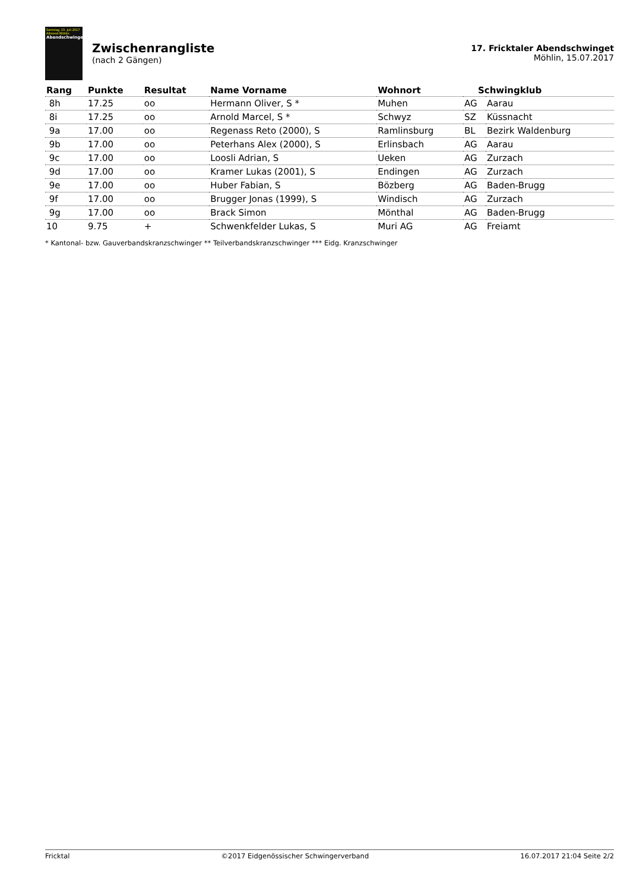Samstag, 15. Juli 2017
Allmend Möhlin
Abendschwinget
Zwischenrangliste
(nach 2 Gängen)
17. Fricktaler Abendschwinget
Möhlin, 15.07.2017
| Rang | Punkte | Resultat | Name Vorname | Wohnort | Schwingklub | |
| --- | --- | --- | --- | --- | --- | --- |
| 8h | 17.25 | oo | Hermann Oliver, S * | Muhen | AG | Aarau |
| 8i | 17.25 | oo | Arnold Marcel, S * | Schwyz | SZ | Küssnacht |
| 9a | 17.00 | oo | Regenass Reto (2000), S | Ramlinsburg | BL | Bezirk Waldenburg |
| 9b | 17.00 | oo | Peterhans Alex (2000), S | Erlinsbach | AG | Aarau |
| 9c | 17.00 | oo | Loosli Adrian, S | Ueken | AG | Zurzach |
| 9d | 17.00 | oo | Kramer Lukas (2001), S | Endingen | AG | Zurzach |
| 9e | 17.00 | oo | Huber Fabian, S | Bözberg | AG | Baden-Brugg |
| 9f | 17.00 | oo | Brugger Jonas (1999), S | Windisch | AG | Zurzach |
| 9g | 17.00 | oo | Brack Simon | Mönthal | AG | Baden-Brugg |
| 10 | 9.75 | + | Schwenkfelder Lukas, S | Muri AG | AG | Freiamt |
* Kantonal- bzw. Gauverbandskranzschwinger ** Teilverbandskranzschwinger *** Eidg. Kranzschwinger
Fricktal ©2017 Eidgenössischer Schwingerverband 16.07.2017 21:04 Seite 2/2